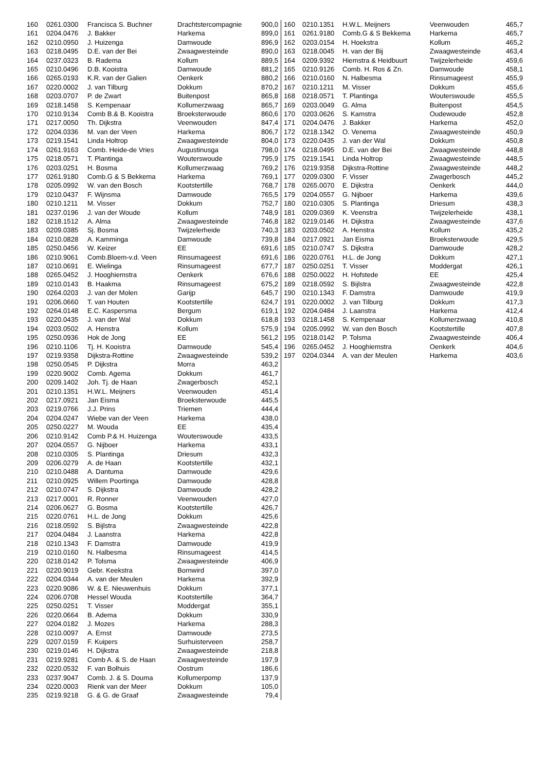| 160 | 0261.0300 | Francisca S. Buchner | Drachtstercompagnie | 900,0 |
| 161 | 0204.0476 | J. Bakker | Harkema | 899,0 |
| 162 | 0210.0950 | J. Huizenga | Damwoude | 896,9 |
| 163 | 0218.0495 | D.E. van der Bei | Zwaagwesteinde | 890,0 |
| 164 | 0237.0323 | B. Radema | Kollum | 889,5 |
| 165 | 0210.0496 | D.B. Kooistra | Damwoude | 881,2 |
| 166 | 0265.0193 | K.R. van der Galien | Oenkerk | 880,2 |
| 167 | 0220.0002 | J. van Tilburg | Dokkum | 870,2 |
| 168 | 0203.0707 | P. de Zwart | Buitenpost | 865,8 |
| 169 | 0218.1458 | S. Kempenaar | Kollumerzwaag | 865,7 |
| 170 | 0210.9134 | Comb B.& B. Kooistra | Broeksterwoude | 860,6 |
| 171 | 0217.0050 | Th. Dijkstra | Veenwouden | 847,4 |
| 172 | 0204.0336 | M. van der Veen | Harkema | 806,7 |
| 173 | 0219.1541 | Linda Holtrop | Zwaagwesteinde | 804,0 |
| 174 | 0261.9163 | Comb. Heide-de Vries | Augustinusga | 798,0 |
| 175 | 0218.0571 | T. Plantinga | Wouterswoude | 795,9 |
| 176 | 0203.0251 | H. Bosma | Kollumerzwaag | 769,2 |
| 177 | 0261.9180 | Comb.G & S Bekkema | Harkema | 769,1 |
| 178 | 0205.0992 | W. van den Bosch | Kootstertille | 768,7 |
| 179 | 0210.0437 | F. Wijnsma | Damwoude | 765,5 |
| 180 | 0210.1211 | M. Visser | Dokkum | 752,7 |
| 181 | 0237.0196 | J. van der Woude | Kollum | 748,9 |
| 182 | 0218.1512 | A. Alma | Zwaagwesteinde | 746,8 |
| 183 | 0209.0385 | Sj. Bosma | Twijzelerheide | 740,3 |
| 184 | 0210.0828 | A. Kamminga | Damwoude | 739,8 |
| 185 | 0250.0456 | W. Keizer | EE | 691,6 |
| 186 | 0210.9061 | Comb.Bloem-v.d. Veen | Rinsumageest | 691,6 |
| 187 | 0210.0691 | E. Wielinga | Rinsumageest | 677,7 |
| 188 | 0265.0452 | J. Hooghiemstra | Oenkerk | 676,6 |
| 189 | 0210.0143 | B. Haakma | Rinsumageest | 675,2 |
| 190 | 0264.0203 | J. van der Molen | Garijp | 645,7 |
| 191 | 0206.0660 | T. van Houten | Kootstertille | 624,7 |
| 192 | 0264.0148 | E.C. Kaspersma | Bergum | 619,1 |
| 193 | 0220.0435 | J. van der Wal | Dokkum | 618,8 |
| 194 | 0203.0502 | A. Henstra | Kollum | 575,9 |
| 195 | 0250.0936 | Hok de Jong | EE | 561,2 |
| 196 | 0210.1106 | Tj. H. Kooistra | Damwoude | 545,4 |
| 197 | 0219.9358 | Dijkstra-Rottine | Zwaagwesteinde | 539,2 |
| 198 | 0250.0545 | P. Dijkstra | Morra | 463,2 |
| 199 | 0220.9002 | Comb. Agema | Dokkum | 461,7 |
| 200 | 0209.1402 | Joh. Tj. de Haan | Zwagerbosch | 452,1 |
| 201 | 0210.1351 | H.W.L. Meijners | Veenwouden | 451,4 |
| 202 | 0217.0921 | Jan Eisma | Broeksterwoude | 445,5 |
| 203 | 0219.0766 | J.J. Prins | Triemen | 444,4 |
| 204 | 0204.0247 | Wiebe van der Veen | Harkema | 438,0 |
| 205 | 0250.0227 | M. Wouda | EE | 435,4 |
| 206 | 0210.9142 | Comb P.& H. Huizenga | Wouterswoude | 433,5 |
| 207 | 0204.0557 | G. Nijboer | Harkema | 433,1 |
| 208 | 0210.0305 | S. Plantinga | Driesum | 432,3 |
| 209 | 0206.0279 | A. de Haan | Kootstertille | 432,1 |
| 210 | 0210.0488 | A. Dantuma | Damwoude | 429,6 |
| 211 | 0210.0925 | Willem Poortinga | Damwoude | 428,8 |
| 212 | 0210.0747 | S. Dijkstra | Damwoude | 428,2 |
| 213 | 0217.0001 | R. Ronner | Veenwouden | 427,0 |
| 214 | 0206.0627 | G. Bosma | Kootstertille | 426,7 |
| 215 | 0220.0761 | H.L. de Jong | Dokkum | 425,6 |
| 216 | 0218.0592 | S. Bijlstra | Zwaagwesteinde | 422,8 |
| 217 | 0204.0484 | J. Laanstra | Harkema | 422,8 |
| 218 | 0210.1343 | F. Damstra | Damwoude | 419,9 |
| 219 | 0210.0160 | N. Halbesma | Rinsumageest | 414,5 |
| 220 | 0218.0142 | P. Tolsma | Zwaagwesteinde | 406,9 |
| 221 | 0220.9019 | Gebr. Keekstra | Bornwird | 397,0 |
| 222 | 0204.0344 | A. van der Meulen | Harkema | 392,9 |
| 223 | 0220.9086 | W. & E. Nieuwenhuis | Dokkum | 377,1 |
| 224 | 0206.0708 | Hessel Wouda | Kootstertille | 364,7 |
| 225 | 0250.0251 | T. Visser | Moddergat | 355,1 |
| 226 | 0220.0664 | B. Adema | Dokkum | 330,9 |
| 227 | 0204.0182 | J. Mozes | Harkema | 288,3 |
| 228 | 0210.0097 | A. Ernst | Damwoude | 273,5 |
| 229 | 0207.0159 | F. Kuipers | Surhuisterveen | 258,7 |
| 230 | 0219.0146 | H. Dijkstra | Zwaagwesteinde | 218,8 |
| 231 | 0219.9281 | Comb A. & S. de Haan | Zwaagwesteinde | 197,9 |
| 232 | 0220.0532 | F. van Bolhuis | Oostrum | 186,6 |
| 233 | 0237.9047 | Comb. J. & S. Douma | Kollumerpomp | 137,9 |
| 234 | 0220.0003 | Rienk van der Meer | Dokkum | 105,0 |
| 235 | 0219.9218 | G. & G. de Graaf | Zwaagwesteinde | 79,4 |
| 160 | 0210.1351 | H.W.L. Meijners | Veenwouden | 465,7 |
| 161 | 0261.9180 | Comb.G & S Bekkema | Harkema | 465,7 |
| 162 | 0203.0154 | H. Hoekstra | Kollum | 465,2 |
| 163 | 0218.0045 | H. van der Bij | Zwaagwesteinde | 463,4 |
| 164 | 0209.9392 | Hiemstra & Heidbuurt | Twijzelerheide | 459,6 |
| 165 | 0210.9126 | Comb. H. Ros & Zn. | Damwoude | 458,1 |
| 166 | 0210.0160 | N. Halbesma | Rinsumageest | 455,9 |
| 167 | 0210.1211 | M. Visser | Dokkum | 455,6 |
| 168 | 0218.0571 | T. Plantinga | Wouterswoude | 455,5 |
| 169 | 0203.0049 | G. Alma | Buitenpost | 454,5 |
| 170 | 0203.0626 | S. Kamstra | Oudewoude | 452,8 |
| 171 | 0204.0476 | J. Bakker | Harkema | 452,0 |
| 172 | 0218.1342 | O. Venema | Zwaagwesteinde | 450,9 |
| 173 | 0220.0435 | J. van der Wal | Dokkum | 450,8 |
| 174 | 0218.0495 | D.E. van der Bei | Zwaagwesteinde | 448,8 |
| 175 | 0219.1541 | Linda Holtrop | Zwaagwesteinde | 448,5 |
| 176 | 0219.9358 | Dijkstra-Rottine | Zwaagwesteinde | 448,2 |
| 177 | 0209.0300 | F. Visser | Zwagerbosch | 445,2 |
| 178 | 0265.0070 | E. Dijkstra | Oenkerk | 444,0 |
| 179 | 0204.0557 | G. Nijboer | Harkema | 439,6 |
| 180 | 0210.0305 | S. Plantinga | Driesum | 438,3 |
| 181 | 0209.0369 | K. Veenstra | Twijzelerheide | 438,1 |
| 182 | 0219.0146 | H. Dijkstra | Zwaagwesteinde | 437,6 |
| 183 | 0203.0502 | A. Henstra | Kollum | 435,2 |
| 184 | 0217.0921 | Jan Eisma | Broeksterwoude | 429,5 |
| 185 | 0210.0747 | S. Dijkstra | Damwoude | 428,2 |
| 186 | 0220.0761 | H.L. de Jong | Dokkum | 427,1 |
| 187 | 0250.0251 | T. Visser | Moddergat | 426,1 |
| 188 | 0250.0022 | H. Hofstede | EE | 425,4 |
| 189 | 0218.0592 | S. Bijlstra | Zwaagwesteinde | 422,8 |
| 190 | 0210.1343 | F. Damstra | Damwoude | 419,9 |
| 191 | 0220.0002 | J. van Tilburg | Dokkum | 417,3 |
| 192 | 0204.0484 | J. Laanstra | Harkema | 412,4 |
| 193 | 0218.1458 | S. Kempenaar | Kollumerzwaag | 410,8 |
| 194 | 0205.0992 | W. van den Bosch | Kootstertille | 407,8 |
| 195 | 0218.0142 | P. Tolsma | Zwaagwesteinde | 406,4 |
| 196 | 0265.0452 | J. Hooghiemstra | Oenkerk | 404,6 |
| 197 | 0204.0344 | A. van der Meulen | Harkema | 403,6 |